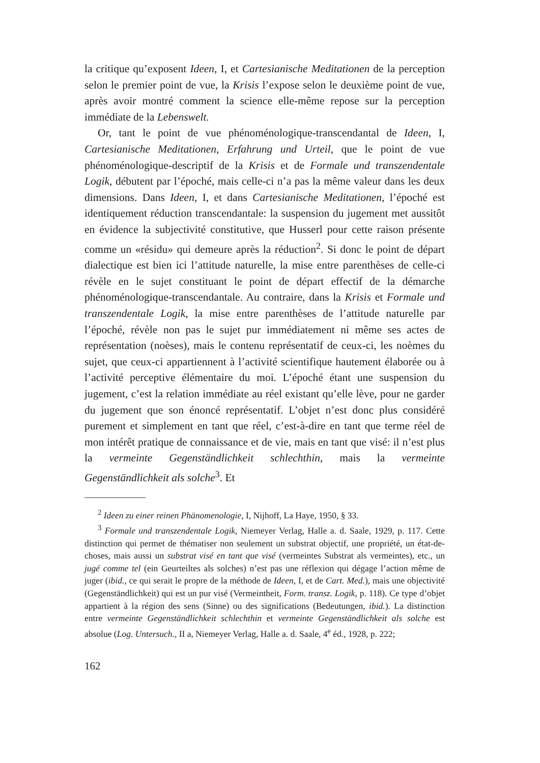la critique qu’exposent Ideen, I, et Cartesianische Meditationen de la perception selon le premier point de vue, la Krisis l’expose selon le deuxième point de vue, après avoir montré comment la science elle-même repose sur la perception immédiate de la Lebenswelt.
Or, tant le point de vue phénoménologique-transcendantal de Ideen, I, Cartesianische Meditationen, Erfahrung und Urteil, que le point de vue phénoménologique-descriptif de la Krisis et de Formale und transzendentale Logik, débutent par l’époché, mais celle-ci n’a pas la même valeur dans les deux dimensions. Dans Ideen, I, et dans Cartesianische Meditationen, l’époché est identiquement réduction transcendantale: la suspension du jugement met aussitôt en évidence la subjectivité constitutive, que Husserl pour cette raison présente comme un «résidu» qui demeure après la réduction<sup>2</sup>. Si donc le point de départ dialectique est bien ici l’attitude naturelle, la mise entre parenthèses de celle-ci révèle en le sujet constituant le point de départ effectif de la démarche phénoménologique-transcendantale. Au contraire, dans la Krisis et Formale und transzendentale Logik, la mise entre parenthèses de l’attitude naturelle par l’époché, révèle non pas le sujet pur immédiatement ni même ses actes de représentation (noèses), mais le contenu représentatif de ceux-ci, les noèmes du sujet, que ceux-ci appartiennent à l’activité scientifique hautement élaborée ou à l’activité perceptive élémentaire du moi. L’époché étant une suspension du jugement, c’est la relation immédiate au réel existant qu’elle lève, pour ne garder du jugement que son énoncé représentatif. L’objet n’est donc plus considéré purement et simplement en tant que réel, c’est-à-dire en tant que terme réel de mon intérêt pratique de connaissance et de vie, mais en tant que visé: il n’est plus la vermeinte Gegenständlichkeit schlechthin, mais la vermeinte Gegenständlichkeit als solche<sup>3</sup>. Et
<sup>2</sup> Ideen zu einer reinen Phänomenologie, I, Nijhoff, La Haye, 1950, § 33.
<sup>3</sup> Formale und transzendentale Logik, Niemeyer Verlag, Halle a. d. Saale, 1929, p. 117. Cette distinction qui permet de thématiser non seulement un substrat objectif, une propriété, un état-de-choses, mais aussi un substrat visé en tant que visé (vermeintes Substrat als vermeintes), etc., un jugé comme tel (ein Geurteiltes als solches) n’est pas une réflexion qui dégage l’action même de juger (ibid., ce qui serait le propre de la méthode de Ideen, I, et de Cart. Med.), mais une objectivité (Gegenständlichkeit) qui est un pur visé (Vermeintheit, Form. transz. Logik, p. 118). Ce type d’objet appartient à la région des sens (Sinne) ou des significations (Bedeutungen, ibid.). La distinction entre vermeinte Gegenständlichkeit schlechthin et vermeinte Gegenständlichkeit als solche est absolue (Log. Untersuch., II a, Niemeyer Verlag, Halle a. d. Saale, 4<sup>e</sup> éd., 1928, p. 222;
162